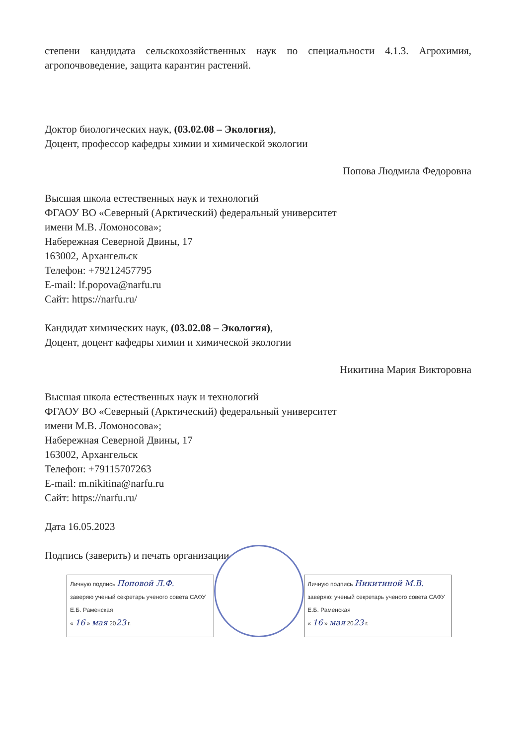степени кандидата сельскохозяйственных наук по специальности 4.1.3. Агрохимия, агропочвоведение, защита карантин растений.
Доктор биологических наук, (03.02.08 – Экология),
Доцент, профессор кафедры химии и химической экологии
Попова Людмила Федоровна
Высшая школа естественных наук и технологий
ФГАОУ ВО «Северный (Арктический) федеральный университет
имени М.В. Ломоносова»;
Набережная Северной Двины, 17
163002, Архангельск
Телефон: +79212457795
E-mail: lf.popova@narfu.ru
Сайт: https://narfu.ru/
Кандидат химических наук, (03.02.08 – Экология),
Доцент, доцент кафедры химии и химической экологии
Никитина Мария Викторовна
Высшая школа естественных наук и технологий
ФГАОУ ВО «Северный (Арктический) федеральный университет
имени М.В. Ломоносова»;
Набережная Северной Двины, 17
163002, Архангельск
Телефон: +79115707263
E-mail: m.nikitina@narfu.ru
Сайт: https://narfu.ru/
Дата 16.05.2023
Подпись (заверить) и печать организации
Личную подпись Поповой Л.Ф.
заверяю ученый секретарь ученого совета САФУ
Е.Б. Раменская
« 16 » мая 2023 г.
Личную подпись Никитиной М.В.
заверяю: ученый секретарь ученого совета САФУ
Е.Б. Раменская
« 16 » мая 2023 г.